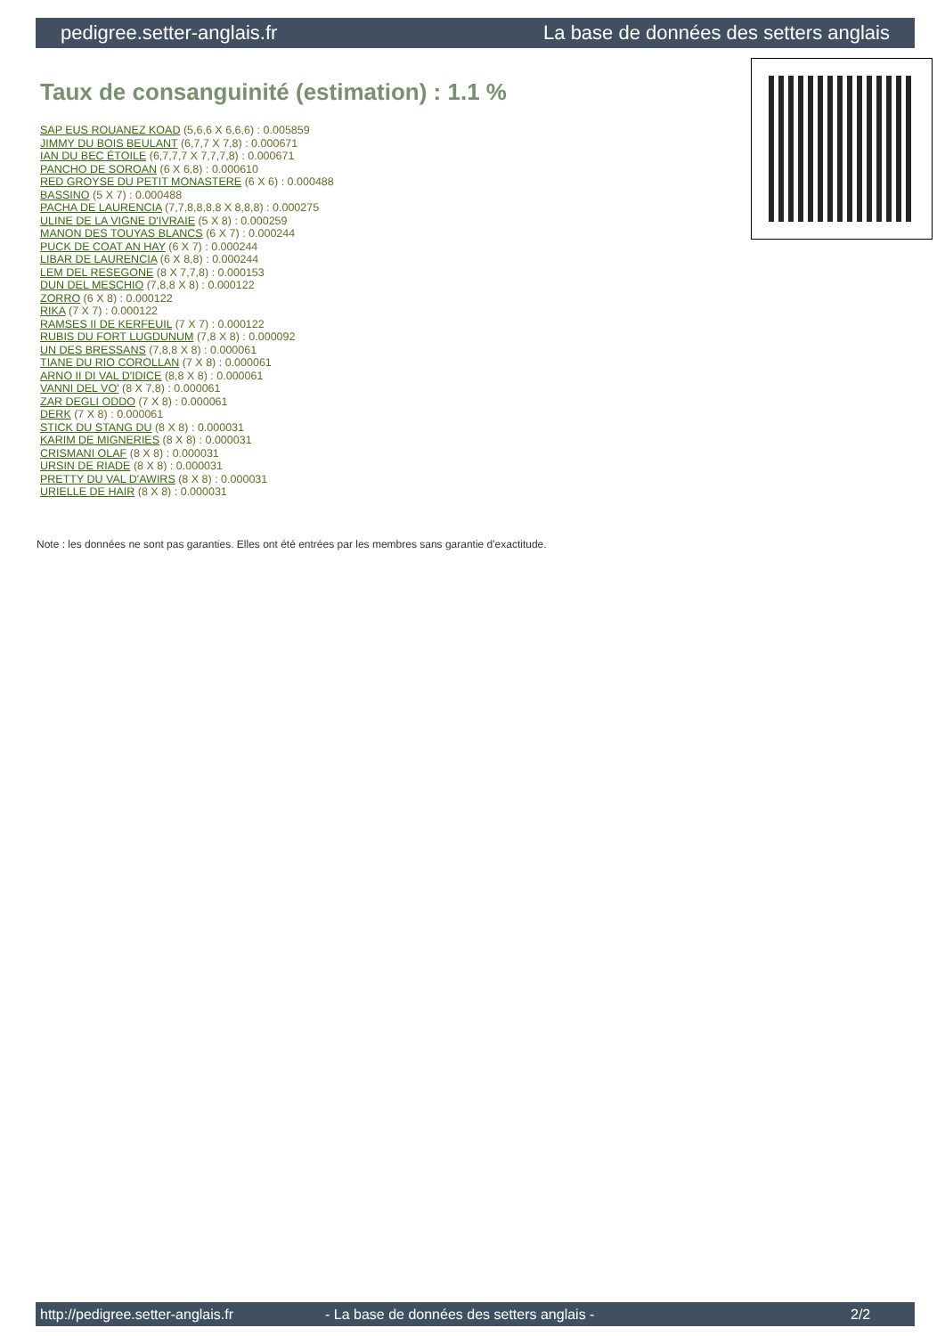pedigree.setter-anglais.fr La base de données des setters anglais
Taux de consanguinité (estimation) : 1.1 %
SAP EUS ROUANEZ KOAD (5,6,6 X 6,6,6) : 0.005859
JIMMY DU BOIS BEULANT (6,7,7 X 7,8) : 0.000671
IAN DU BEC ÉTOILE (6,7,7,7 X 7,7,7,8) : 0.000671
PANCHO DE SOROAN (6 X 6,8) : 0.000610
RED GROYSE DU PETIT MONASTERE (6 X 6) : 0.000488
BASSINO (5 X 7) : 0.000488
PACHA DE LAURENCIA (7,7,8,8,8,8 X 8,8,8) : 0.000275
ULINE DE LA VIGNE D'IVRAIE (5 X 8) : 0.000259
MANON DES TOUYAS BLANCS (6 X 7) : 0.000244
PUCK DE COAT AN HAY (6 X 7) : 0.000244
LIBAR DE LAURENCIA (6 X 8,8) : 0.000244
LEM DEL RESEGONE (8 X 7,7,8) : 0.000153
DUN DEL MESCHIO (7,8,8 X 8) : 0.000122
ZORRO (6 X 8) : 0.000122
RIKA (7 X 7) : 0.000122
RAMSES II DE KERFEUIL (7 X 7) : 0.000122
RUBIS DU FORT LUGDUNUM (7,8 X 8) : 0.000092
UN DES BRESSANS (7,8,8 X 8) : 0.000061
TIANE DU RIO COROLLAN (7 X 8) : 0.000061
ARNO II DI VAL D'IDICE (8,8 X 8) : 0.000061
VANNI DEL VO' (8 X 7,8) : 0.000061
ZAR DEGLI ODDO (7 X 8) : 0.000061
DERK (7 X 8) : 0.000061
STICK DU STANG DU (8 X 8) : 0.000031
KARIM DE MIGNERIES (8 X 8) : 0.000031
CRISMANI OLAF (8 X 8) : 0.000031
URSIN DE RIADE (8 X 8) : 0.000031
PRETTY DU VAL D'AWIRS (8 X 8) : 0.000031
URIELLE DE HAIR (8 X 8) : 0.000031
Note : les données ne sont pas garanties. Elles ont été entrées par les membres sans garantie d'exactitude.
http://pedigree.setter-anglais.fr - La base de données des setters anglais - 2/2